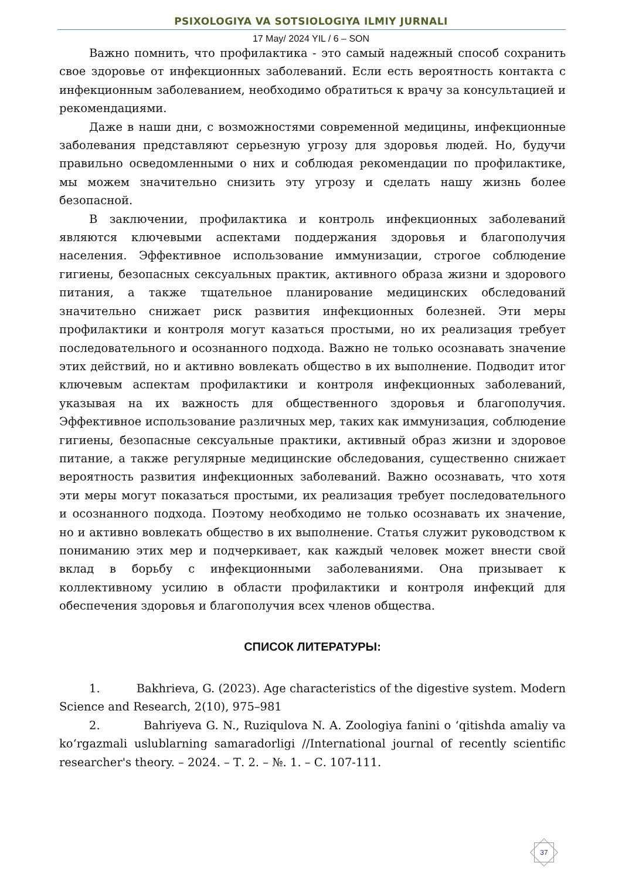PSIXOLOGIYA VA SOTSIOLOGIYA ILMIY JURNALI
17 May/ 2024 YIL / 6 – SON
Важно помнить, что профилактика - это самый надежный способ сохранить свое здоровье от инфекционных заболеваний. Если есть вероятность контакта с инфекционным заболеванием, необходимо обратиться к врачу за консультацией и рекомендациями.
Даже в наши дни, с возможностями современной медицины, инфекционные заболевания представляют серьезную угрозу для здоровья людей. Но, будучи правильно осведомленными о них и соблюдая рекомендации по профилактике, мы можем значительно снизить эту угрозу и сделать нашу жизнь более безопасной.
В заключении, профилактика и контроль инфекционных заболеваний являются ключевыми аспектами поддержания здоровья и благополучия населения. Эффективное использование иммунизации, строгое соблюдение гигиены, безопасных сексуальных практик, активного образа жизни и здорового питания, а также тщательное планирование медицинских обследований значительно снижает риск развития инфекционных болезней. Эти меры профилактики и контроля могут казаться простыми, но их реализация требует последовательного и осознанного подхода. Важно не только осознавать значение этих действий, но и активно вовлекать общество в их выполнение. Подводит итог ключевым аспектам профилактики и контроля инфекционных заболеваний, указывая на их важность для общественного здоровья и благополучия. Эффективное использование различных мер, таких как иммунизация, соблюдение гигиены, безопасные сексуальные практики, активный образ жизни и здоровое питание, а также регулярные медицинские обследования, существенно снижает вероятность развития инфекционных заболеваний. Важно осознавать, что хотя эти меры могут показаться простыми, их реализация требует последовательного и осознанного подхода. Поэтому необходимо не только осознавать их значение, но и активно вовлекать общество в их выполнение. Статья служит руководством к пониманию этих мер и подчеркивает, как каждый человек может внести свой вклад в борьбу с инфекционными заболеваниями. Она призывает к коллективному усилию в области профилактики и контроля инфекций для обеспечения здоровья и благополучия всех членов общества.
СПИСОК ЛИТЕРАТУРЫ:
1. Bakhrieva, G. (2023). Age characteristics of the digestive system. Modern Science and Research, 2(10), 975–981
2. Bahriyeva G. N., Ruziqulova N. A. Zoologiya fanini o ‘qitishda amaliy va ko‘rgazmali uslublarning samaradorligi //International journal of recently scientific researcher's theory. – 2024. – Т. 2. – №. 1. – С. 107-111.
37